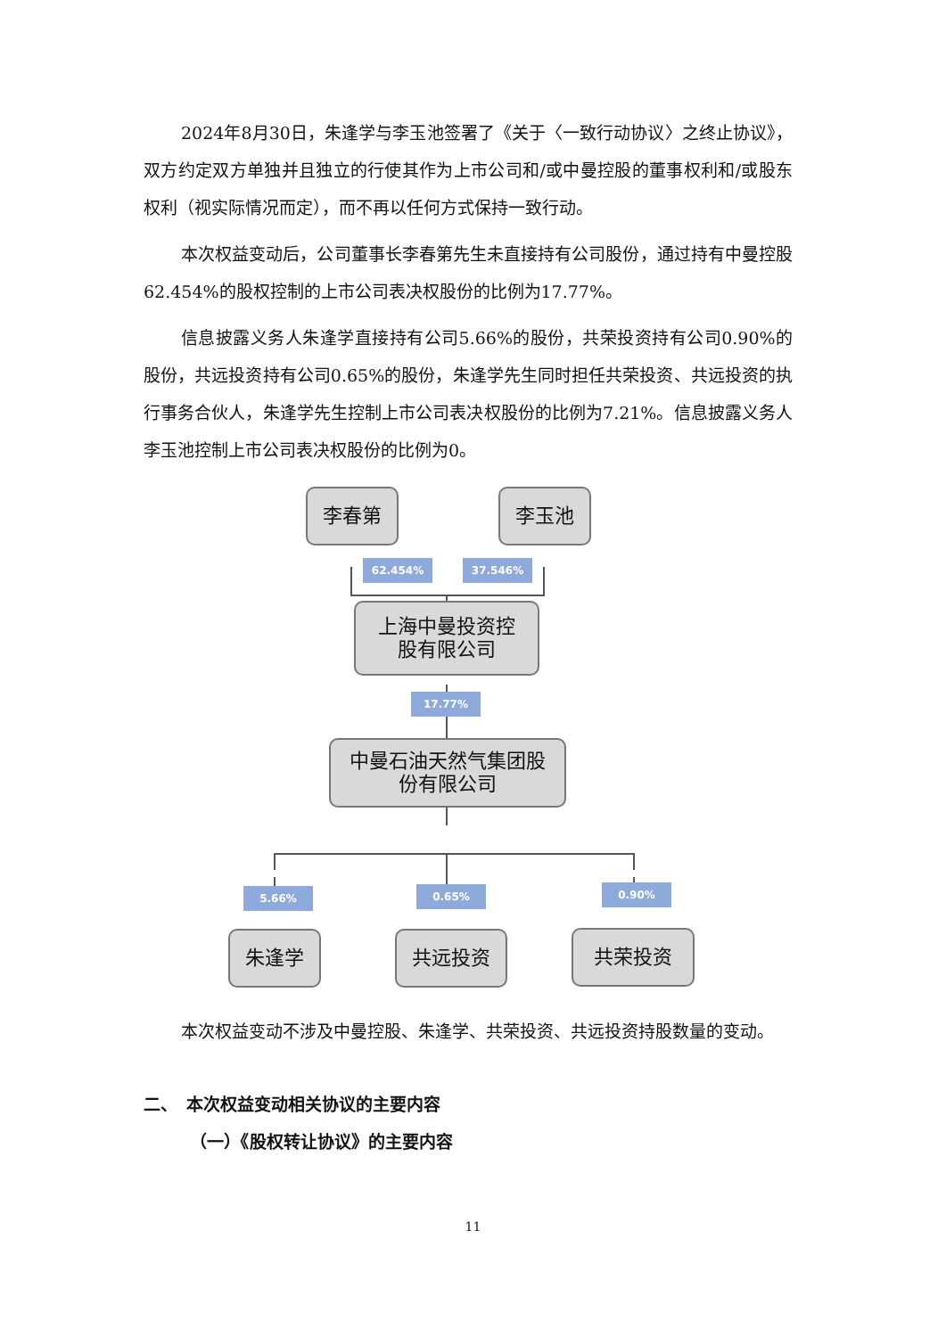2024年8月30日，朱逢学与李玉池签署了《关于〈一致行动协议〉之终止协议》，双方约定双方单独并且独立的行使其作为上市公司和/或中曼控股的董事权利和/或股东权利（视实际情况而定），而不再以任何方式保持一致行动。
本次权益变动后，公司董事长李春第先生未直接持有公司股份，通过持有中曼控股62.454%的股权控制的上市公司表决权股份的比例为17.77%。
信息披露义务人朱逢学直接持有公司5.66%的股份，共荣投资持有公司0.90%的股份，共远投资持有公司0.65%的股份，朱逢学先生同时担任共荣投资、共远投资的执行事务合伙人，朱逢学先生控制上市公司表决权股份的比例为7.21%。信息披露义务人李玉池控制上市公司表决权股份的比例为0。
李春第 李玉池
62.454% 37.546%
上海中曼投资控
股有限公司
17.77%
中曼石油天然气集团股
份有限公司
5.66% 0.65% 0.90%
朱逢学 共远投资 共荣投资
本次权益变动不涉及中曼控股、朱逢学、共荣投资、共远投资持股数量的变动。
二、　本次权益变动相关协议的主要内容
（一）《股权转让协议》的主要内容
11